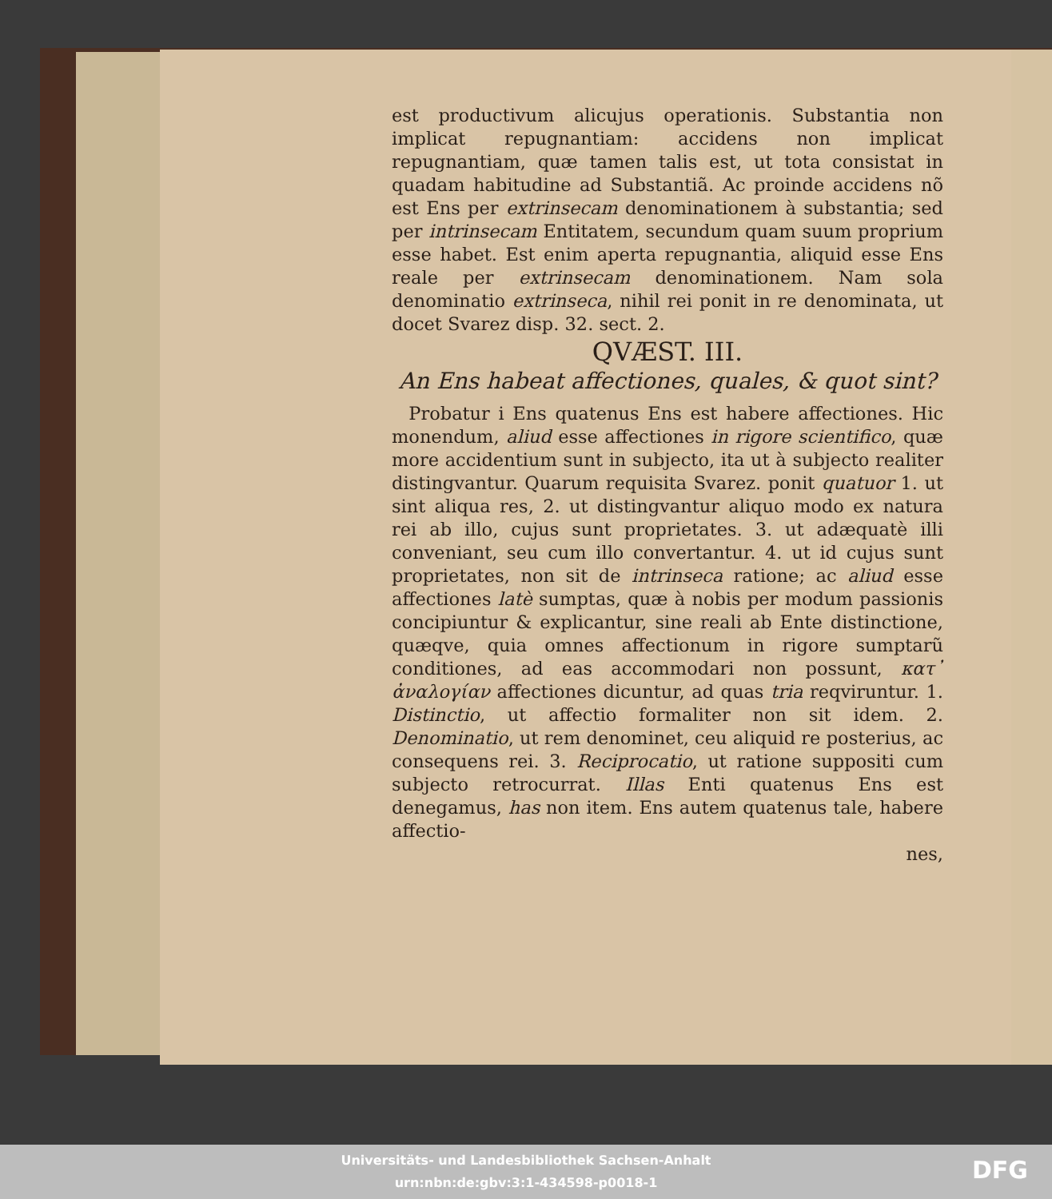est productivum alicujus operationis. Substantia non implicat repugnantiam: accidens non implicat repugnantiam, quæ tamen talis est, ut tota consistat in quadam habitudine ad Substantiã. Ac proinde accidens nõ est Ens per extrinsecam denominationem à substantia; sed per intrinsecam Entitatem, secundum quam suum proprium esse habet. Est enim aperta repugnantia, aliquid esse Ens reale per extrinsecam denominationem. Nam sola denominatio extrinseca, nihil rei ponit in re denominata, ut docet Svarez disp. 32. sect. 2.
QVÆST. III.
An Ens habeat affectiones, quales, & quot sint?
Probatur i Ens quatenus Ens est habere affectiones. Hic monendum, aliud esse affectiones in rigore scientifico, quæ more accidentium sunt in subjecto, ita ut à subjecto realiter distingvantur. Quarum requisita Svarez. ponit quatuor 1. ut sint aliqua res, 2. ut distingvantur aliquo modo ex natura rei ab illo, cujus sunt proprietates. 3. ut adæquatè illi conveniant, seu cum illo convertantur. 4. ut id cujus sunt proprietates, non sit de intrinseca ratione; ac aliud esse affectiones latè sumptas, quæ à nobis per modum passionis concipiuntur & explicantur, sine reali ab Ente distinctione, quæqve, quia omnes affectionum in rigore sumptarũ conditiones, ad eas accommodari non possunt, κατ᾽ ἀναλογίαν affectiones dicuntur, ad quas tria reqviruntur. 1. Distinctio, ut affectio formaliter non sit idem. 2. Denominatio, ut rem denominet, ceu aliquid re posterius, ac consequens rei. 3. Reciprocatio, ut ratione suppositi cum subjecto retrocurrat. Illas Enti quatenus Ens est denegamus, has non item. Ens autem quatenus tale, habere affectio-
nes,
Universitäts- und Landesbibliothek Sachsen-Anhalt
urn:nbn:de:gbv:3:1-434598-p0018-1
DFG